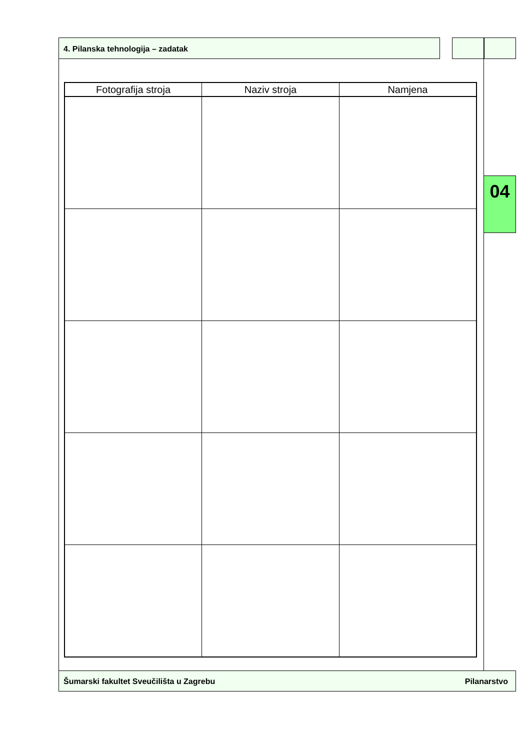4. Pilanska tehnologija – zadatak
| Fotografija stroja | Naziv stroja | Namjena |
| --- | --- | --- |
04
Šumarski fakultet Sveučilišta u Zagrebu Pilanarstvo